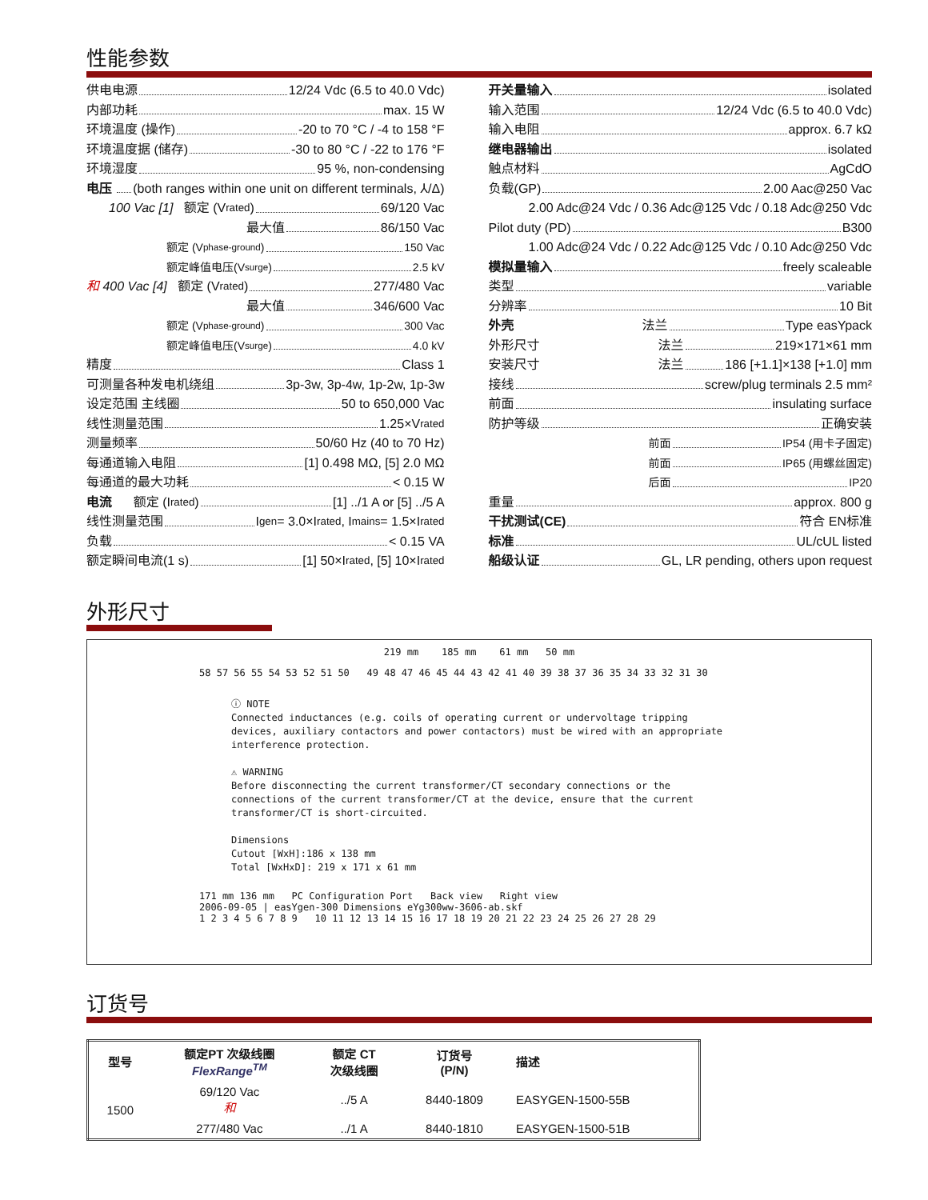性能参数
供电电源 12/24 Vdc (6.5 to 40.0 Vdc)
内部功耗 max. 15 W
环境温度 (操作) -20 to 70 °C / -4 to 158 °F
环境温度据 (储存) -30 to 80 °C / -22 to 176 °F
环境湿度 95 %, non-condensing
电压 (both ranges within one unit on different terminals, ⅄/Δ)
100 Vac [1] 额定 (V<sub>rated</sub>) 69/120 Vac
最大值 86/150 Vac
额定 (V<sub>phase-ground</sub>) 150 Vac
额定峰值电压(V<sub>surge</sub>) 2.5 kV
和 400 Vac [4] 额定 (V<sub>rated</sub>) 277/480 Vac
最大值 346/600 Vac
额定 (V<sub>phase-ground</sub>) 300 Vac
额定峰值电压(V<sub>surge</sub>) 4.0 kV
精度 Class 1
可测量各种发电机绕组 3p-3w, 3p-4w, 1p-2w, 1p-3w
设定范围 主线圈 50 to 650,000 Vac
线性测量范围 1.25×V<sub>rated</sub>
测量频率 50/60 Hz (40 to 70 Hz)
每通道输入电阻 [1] 0.498 MΩ, [5] 2.0 MΩ
每通道的最大功耗 < 0.15 W
电流 额定 (I<sub>rated</sub>) [1] ../1 A or [5] ../5 A
线性测量范围 I<sub>gen</sub> = 3.0×I<sub>rated</sub>, I<sub>mains</sub> = 1.5×I<sub>rated</sub>
负载 < 0.15 VA
额定瞬间电流(1 s) [1] 50×I<sub>rated</sub>, [5] 10×I<sub>rated</sub>
开关量输入 isolated
输入范围 12/24 Vdc (6.5 to 40.0 Vdc)
输入电阻 approx. 6.7 kΩ
继电器输出 isolated
触点材料 AgCdO
负载(GP) 2.00 Aac@250 Vac
2.00 Adc@24 Vdc / 0.36 Adc@125 Vdc / 0.18 Adc@250 Vdc
Pilot duty (PD) B300
1.00 Adc@24 Vdc / 0.22 Adc@125 Vdc / 0.10 Adc@250 Vdc
模拟量输入 freely scaleable
类型 variable
分辨率 10 Bit
外壳 法兰 Type easYpack
外形尺寸 法兰 219×171×61 mm
安装尺寸 法兰 186 [+1.1]×138 [+1.0] mm
接线 screw/plug terminals 2.5 mm²
前面 insulating surface
防护等级 正确安装
前面 IP54 (用卡子固定)
前面 IP65 (用螺丝固定)
后面 IP20
重量 approx. 800 g
干扰测试(CE) 符合 EN标准
标准 UL/cUL listed
船级认证 GL, LR pending, others upon request
外形尺寸
219 mm 185 mm 61 mm 50 mm
58 57 56 55 54 53 52 51 50 49 48 47 46 45 44 43 42 41 40 39 38 37 36 35 34 33 32 31 30
ⓘ NOTE
Connected inductances (e.g. coils of operating current or undervoltage tripping devices, auxiliary contactors and power contactors) must be wired with an appropriate interference protection.
⚠ WARNING
Before disconnecting the current transformer/CT secondary connections or the connections of the current transformer/CT at the device, ensure that the current transformer/CT is short-circuited.
Dimensions
Cutout [WxH]:186 x 138 mm
Total [WxHxD]: 219 x 171 x 61 mm
171 mm 136 mm PC Configuration Port Back view Right view
2006-09-05 | easYgen-300 Dimensions eYg300ww-3606-ab.skf
1 2 3 4 5 6 7 8 9 10 11 12 13 14 15 16 17 18 19 20 21 22 23 24 25 26 27 28 29
订货号
| 型号 | 额定PT 次级线圈 FlexRange<sup>TM</sup> | 额定 CT 次级线圈 | 订货号 (P/N) | 描述 |
| --- | --- | --- | --- | --- |
| 1500 | 69/120 Vac 和 | ../5 A | 8440-1809 | EASYGEN-1500-55B |
| | 277/480 Vac | ../1 A | 8440-1810 | EASYGEN-1500-51B |